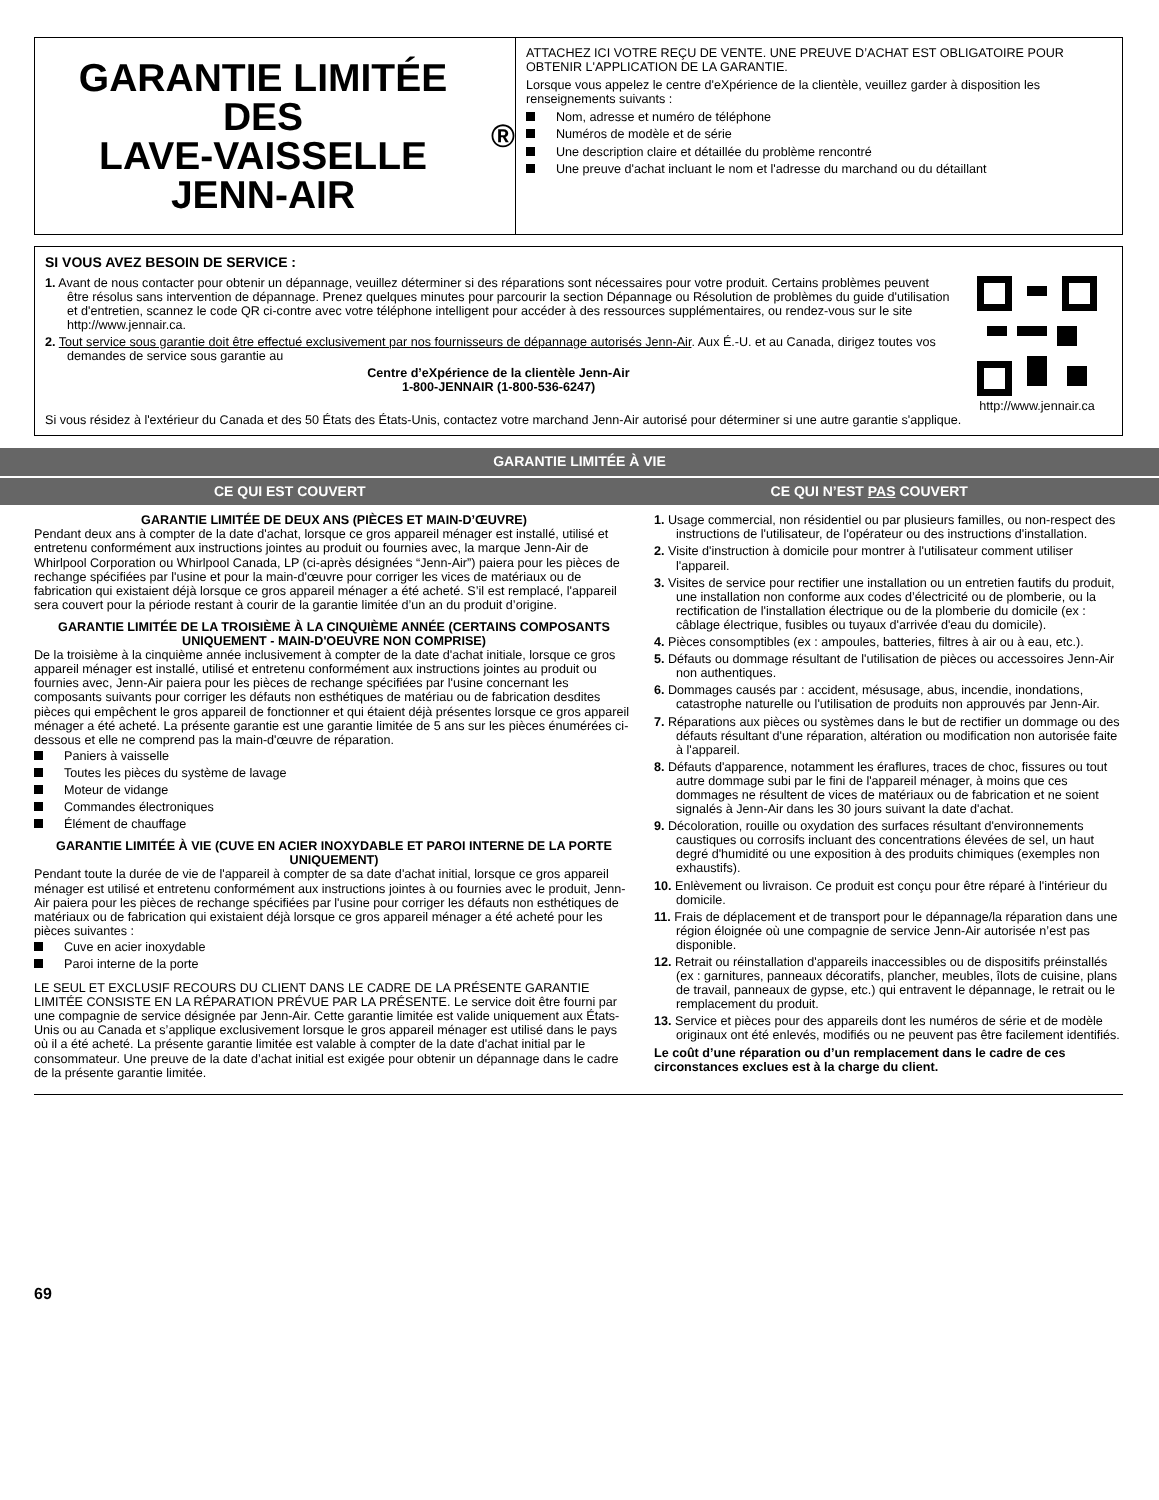GARANTIE LIMITÉE DES
LAVE-VAISSELLE
JENN-AIR<sup>®</sup>
ATTACHEZ ICI VOTRE REÇU DE VENTE. UNE PREUVE D’ACHAT EST OBLIGATOIRE POUR OBTENIR L'APPLICATION DE LA GARANTIE.
Lorsque vous appelez le centre d'eXpérience de la clientèle, veuillez garder à disposition les renseignements suivants :
Nom, adresse et numéro de téléphone
Numéros de modèle et de série
Une description claire et détaillée du problème rencontré
Une preuve d'achat incluant le nom et l'adresse du marchand ou du détaillant
SI VOUS AVEZ BESOIN DE SERVICE :
1. Avant de nous contacter pour obtenir un dépannage, veuillez déterminer si des réparations sont nécessaires pour votre produit. Certains problèmes peuvent être résolus sans intervention de dépannage. Prenez quelques minutes pour parcourir la section Dépannage ou Résolution de problèmes du guide d'utilisation et d'entretien, scannez le code QR ci-contre avec votre téléphone intelligent pour accéder à des ressources supplémentaires, ou rendez-vous sur le site http://www.jennair.ca.
2. Tout service sous garantie doit être effectué exclusivement par nos fournisseurs de dépannage autorisés Jenn-Air. Aux É.-U. et au Canada, dirigez toutes vos demandes de service sous garantie au
Centre d’eXpérience de la clientèle Jenn-Air
1-800-JENNAIR (1-800-536-6247)
http://www.jennair.ca
Si vous résidez à l'extérieur du Canada et des 50 États des États-Unis, contactez votre marchand Jenn-Air autorisé pour déterminer si une autre garantie s'applique.
GARANTIE LIMITÉE À VIE
CE QUI EST COUVERT CE QUI N’EST PAS COUVERT
GARANTIE LIMITÉE DE DEUX ANS (PIÈCES ET MAIN-D’ŒUVRE)
Pendant deux ans à compter de la date d'achat, lorsque ce gros appareil ménager est installé, utilisé et entretenu conformément aux instructions jointes au produit ou fournies avec, la marque Jenn-Air de Whirlpool Corporation ou Whirlpool Canada, LP (ci-après désignées “Jenn-Air”) paiera pour les pièces de rechange spécifiées par l'usine et pour la main-d'œuvre pour corriger les vices de matériaux ou de fabrication qui existaient déjà lorsque ce gros appareil ménager a été acheté. S’il est remplacé, l'appareil sera couvert pour la période restant à courir de la garantie limitée d’un an du produit d’origine.
GARANTIE LIMITÉE DE LA TROISIÈME À LA CINQUIÈME ANNÉE (CERTAINS COMPOSANTS UNIQUEMENT - MAIN-D'OEUVRE NON COMPRISE)
De la troisième à la cinquième année inclusivement à compter de la date d'achat initiale, lorsque ce gros appareil ménager est installé, utilisé et entretenu conformément aux instructions jointes au produit ou fournies avec, Jenn-Air paiera pour les pièces de rechange spécifiées par l'usine concernant les composants suivants pour corriger les défauts non esthétiques de matériau ou de fabrication desdites pièces qui empêchent le gros appareil de fonctionner et qui étaient déjà présentes lorsque ce gros appareil ménager a été acheté. La présente garantie est une garantie limitée de 5 ans sur les pièces énumérées ci-dessous et elle ne comprend pas la main-d'œuvre de réparation.
Paniers à vaisselle
Toutes les pièces du système de lavage
Moteur de vidange
Commandes électroniques
Élément de chauffage
GARANTIE LIMITÉE À VIE (CUVE EN ACIER INOXYDABLE ET PAROI INTERNE DE LA PORTE UNIQUEMENT)
Pendant toute la durée de vie de l'appareil à compter de sa date d'achat initial, lorsque ce gros appareil ménager est utilisé et entretenu conformément aux instructions jointes à ou fournies avec le produit, Jenn-Air paiera pour les pièces de rechange spécifiées par l'usine pour corriger les défauts non esthétiques de matériaux ou de fabrication qui existaient déjà lorsque ce gros appareil ménager a été acheté pour les pièces suivantes :
Cuve en acier inoxydable
Paroi interne de la porte
LE SEUL ET EXCLUSIF RECOURS DU CLIENT DANS LE CADRE DE LA PRÉSENTE GARANTIE LIMITÉE CONSISTE EN LA RÉPARATION PRÉVUE PAR LA PRÉSENTE. Le service doit être fourni par une compagnie de service désignée par Jenn-Air. Cette garantie limitée est valide uniquement aux États-Unis ou au Canada et s’applique exclusivement lorsque le gros appareil ménager est utilisé dans le pays où il a été acheté. La présente garantie limitée est valable à compter de la date d'achat initial par le consommateur. Une preuve de la date d’achat initial est exigée pour obtenir un dépannage dans le cadre de la présente garantie limitée.
1. Usage commercial, non résidentiel ou par plusieurs familles, ou non-respect des instructions de l'utilisateur, de l'opérateur ou des instructions d'installation.
2. Visite d'instruction à domicile pour montrer à l'utilisateur comment utiliser l'appareil.
3. Visites de service pour rectifier une installation ou un entretien fautifs du produit, une installation non conforme aux codes d’électricité ou de plomberie, ou la rectification de l'installation électrique ou de la plomberie du domicile (ex : câblage électrique, fusibles ou tuyaux d'arrivée d'eau du domicile).
4. Pièces consomptibles (ex : ampoules, batteries, filtres à air ou à eau, etc.).
5. Défauts ou dommage résultant de l'utilisation de pièces ou accessoires Jenn-Air non authentiques.
6. Dommages causés par : accident, mésusage, abus, incendie, inondations, catastrophe naturelle ou l'utilisation de produits non approuvés par Jenn-Air.
7. Réparations aux pièces ou systèmes dans le but de rectifier un dommage ou des défauts résultant d'une réparation, altération ou modification non autorisée faite à l'appareil.
8. Défauts d'apparence, notamment les éraflures, traces de choc, fissures ou tout autre dommage subi par le fini de l'appareil ménager, à moins que ces dommages ne résultent de vices de matériaux ou de fabrication et ne soient signalés à Jenn-Air dans les 30 jours suivant la date d'achat.
9. Décoloration, rouille ou oxydation des surfaces résultant d'environnements caustiques ou corrosifs incluant des concentrations élevées de sel, un haut degré d'humidité ou une exposition à des produits chimiques (exemples non exhaustifs).
10. Enlèvement ou livraison. Ce produit est conçu pour être réparé à l'intérieur du domicile.
11. Frais de déplacement et de transport pour le dépannage/la réparation dans une région éloignée où une compagnie de service Jenn-Air autorisée n’est pas disponible.
12. Retrait ou réinstallation d'appareils inaccessibles ou de dispositifs préinstallés (ex : garnitures, panneaux décoratifs, plancher, meubles, îlots de cuisine, plans de travail, panneaux de gypse, etc.) qui entravent le dépannage, le retrait ou le remplacement du produit.
13. Service et pièces pour des appareils dont les numéros de série et de modèle originaux ont été enlevés, modifiés ou ne peuvent pas être facilement identifiés.
Le coût d’une réparation ou d’un remplacement dans le cadre de ces circonstances exclues est à la charge du client.
69